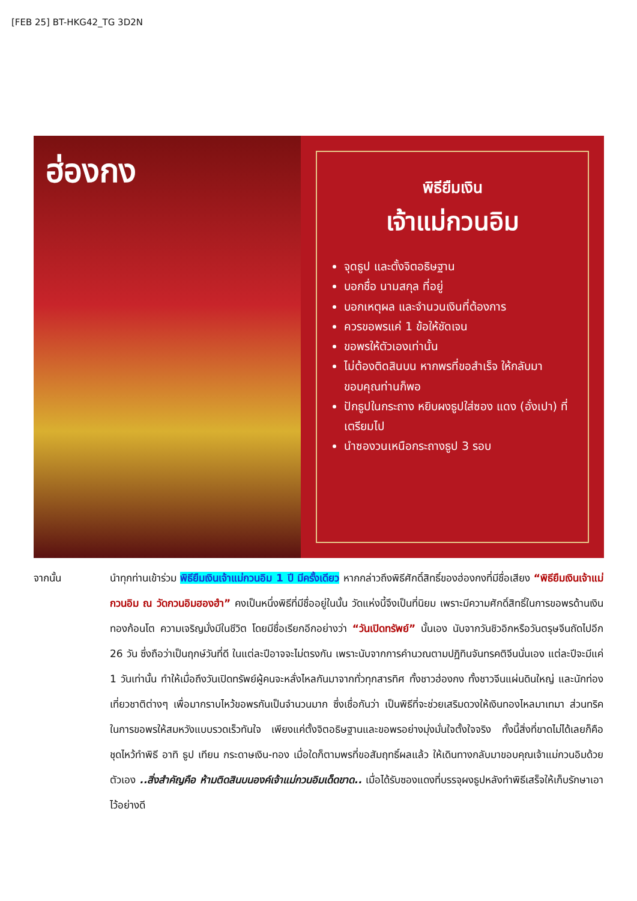[FEB 25] BT-HKG42_TG 3D2N
ฮ่องกง
พิธียืมเงิน
เจ้าแม่กวนอิม
จุดธูป และตั้งจิตอธิษฐาน
บอกชื่อ นามสกุล ที่อยู่
บอกเหตุผล และจำนวนเงินที่ต้องการ
ควรขอพรแค่ 1 ข้อให้ชัดเจน
ขอพรให้ตัวเองเท่านั้น
ไม่ต้องติดสินบน หากพรที่ขอสำเร็จ ให้กลับมาขอบคุณท่านก็พอ
ปักธูปในกระถาง หยิบผงธูปใส่ซอง แดง (อั่งเปา) ที่เตรียมไป
นำซองวนเหนือกระถางธูป 3 รอบ
จากนั้น นำทุกท่านเข้าร่วม พิธียืมเงินเจ้าแม่กวนอิม 1 ปี มีครั้งเดียว หากกล่าวถึงพิธีศักดิ์สิทธิ์ของฮ่องกงที่มีชื่อเสียง “พิธียืมเงินเจ้าแม่กวนอิม ณ วัดกวนอิมฮองฮำ” คงเป็นหนึ่งพิธีที่มีชื่ออยู่ในนั้น วัดแห่งนี้จึงเป็นที่นิยม เพราะมีความศักดิ์สิทธิ์ในการขอพรด้านเงินทองก้อนโต ความเจริญมั่งมีในชีวิต โดยมีชื่อเรียกอีกอย่างว่า “วันเปิดทรัพย์” นั้นเอง นับจากวันชิวอิกหรือวันตรุษจีนถัดไปอีก 26 วัน ซึ่งถือว่าเป็นฤกษ์วันที่ดี ในแต่ละปีอาจจะไม่ตรงกัน เพราะนับจากการคำนวณตามปฏิทินจันทรคติจีนนั่นเอง แต่ละปีจะมีแค่ 1 วันเท่านั้น ทำให้เมื่อถึงวันเปิดทรัพย์ผู้คนจะหลั่งไหลกันมาจากทั่วทุกสารทิศ ทั้งชาวฮ่องกง ทั้งชาวจีนแผ่นดินใหญ่ และนักท่องเที่ยวชาติต่างๆ เพื่อมากราบไหว้ขอพรกันเป็นจำนวนมาก ซึ่งเชื่อกันว่า เป็นพิธีที่จะช่วยเสริมดวงให้เงินทองไหลมาเทมา ส่วนทริคในการขอพรให้สมหวังแบบรวดเร็วทันใจ เพียงแค่ตั้งจิตอธิษฐานและขอพรอย่างมุ่งมั่นใจตั้งใจจริง ทั้งนี้สิ่งที่ขาดไม่ได้เลยก็คือ ชุดไหว้ทำพิธี อาทิ ธูป เทียน กระดาษเงิน-ทอง เมื่อใดก็ตามพรที่ขอสัมฤทธิ์ผลแล้ว ให้เดินทางกลับมาขอบคุณเจ้าแม่กวนอิมด้วยตัวเอง ..สิ่งสำคัญคือ ห้ามติดสินบนองค์เจ้าแม่กวนอิมเด็ดขาด.. เมื่อได้รับซองแดงที่บรรจุผงธูปหลังทำพิธีเสร็จให้เก็บรักษาเอาไว้อย่างดี